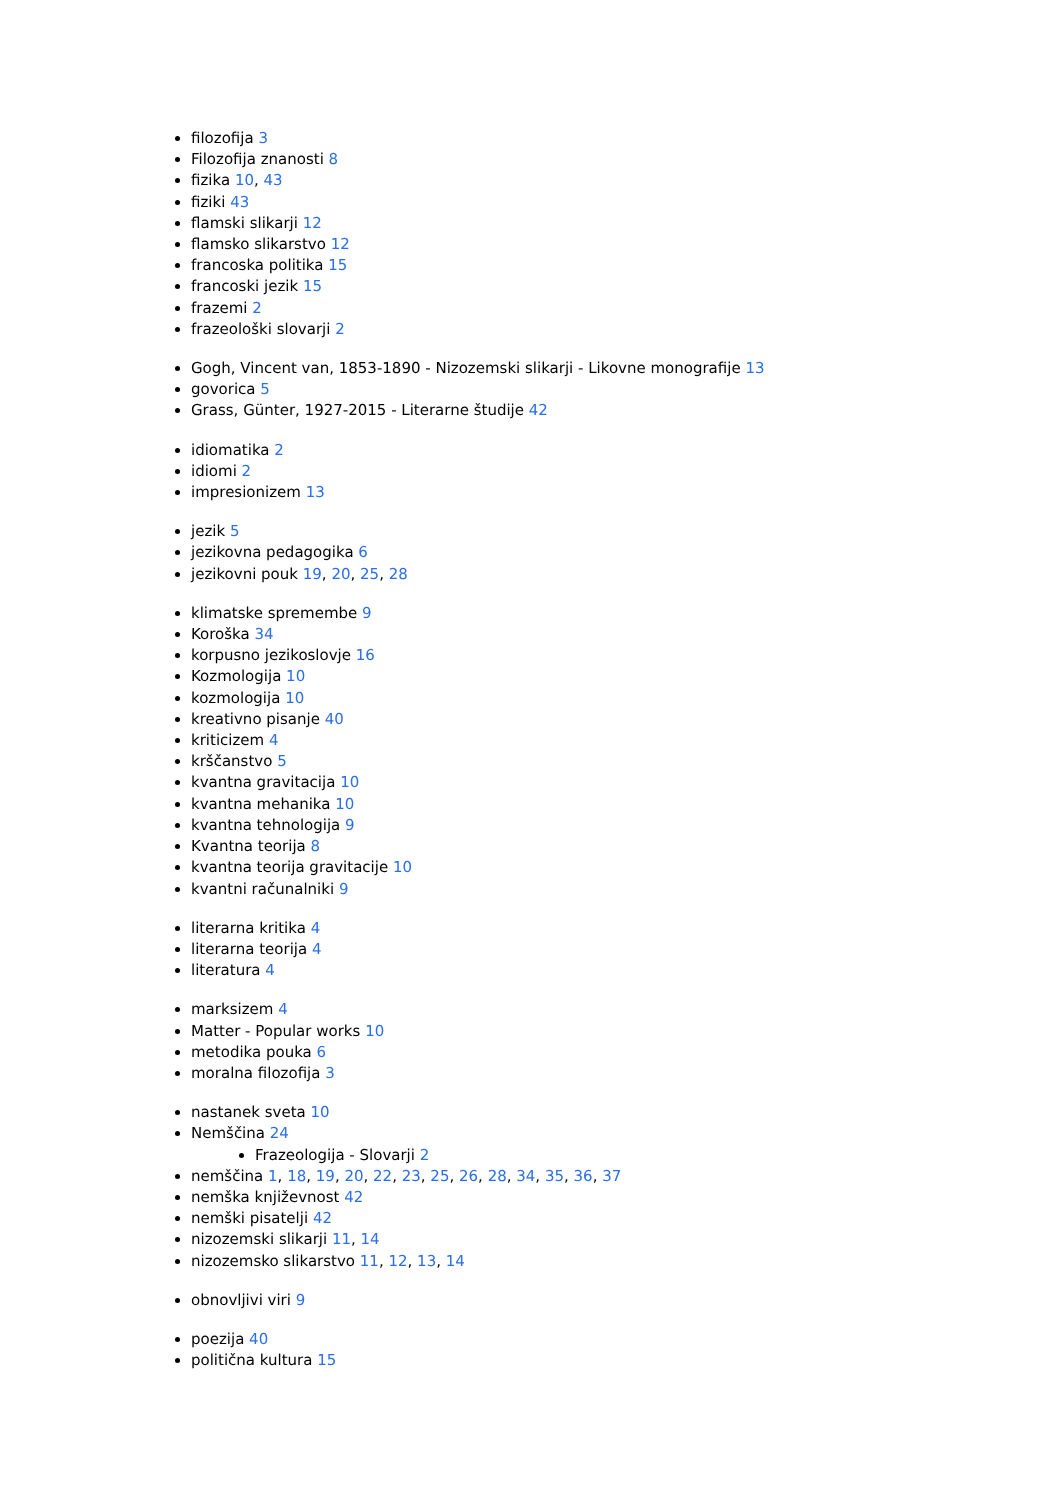filozofija 3
Filozofija znanosti 8
fizika 10, 43
fiziki 43
flamski slikarji 12
flamsko slikarstvo 12
francoska politika 15
francoski jezik 15
frazemi 2
frazeološki slovarji 2
Gogh, Vincent van, 1853-1890 - Nizozemski slikarji - Likovne monografije 13
govorica 5
Grass, Günter, 1927-2015 - Literarne študije 42
idiomatika 2
idiomi 2
impresionizem 13
jezik 5
jezikovna pedagogika 6
jezikovni pouk 19, 20, 25, 28
klimatske spremembe 9
Koroška 34
korpusno jezikoslovje 16
Kozmologija 10
kozmologija 10
kreativno pisanje 40
kriticizem 4
krščanstvo 5
kvantna gravitacija 10
kvantna mehanika 10
kvantna tehnologija 9
Kvantna teorija 8
kvantna teorija gravitacije 10
kvantni računalniki 9
literarna kritika 4
literarna teorija 4
literatura 4
marksizem 4
Matter - Popular works 10
metodika pouka 6
moralna filozofija 3
nastanek sveta 10
Nemščina 24
Frazeologija - Slovarji 2
nemščina 1, 18, 19, 20, 22, 23, 25, 26, 28, 34, 35, 36, 37
nemška književnost 42
nemški pisatelji 42
nizozemski slikarji 11, 14
nizozemsko slikarstvo 11, 12, 13, 14
obnovljivi viri 9
poezija 40
politična kultura 15